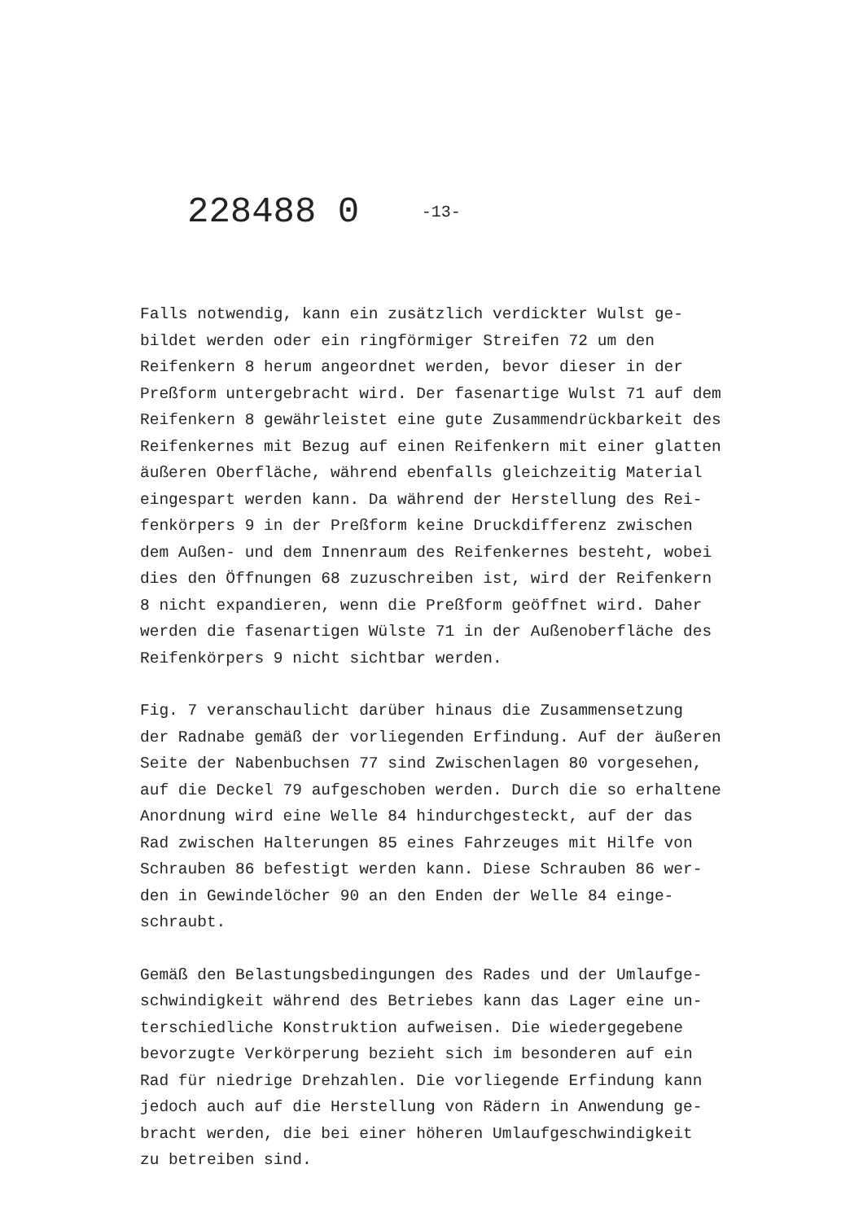228488 0 -13-
Falls notwendig, kann ein zusätzlich verdickter Wulst ge-
bildet werden oder ein ringförmiger Streifen 72 um den
Reifenkern 8 herum angeordnet werden, bevor dieser in der
Preßform untergebracht wird. Der fasenartige Wulst 71 auf dem
Reifenkern 8 gewährleistet eine gute Zusammendrückbarkeit des
Reifenkernes mit Bezug auf einen Reifenkern mit einer glatten
äußeren Oberfläche, während ebenfalls gleichzeitig Material
eingespart werden kann. Da während der Herstellung des Rei-
fenkörpers 9 in der Preßform keine Druckdifferenz zwischen
dem Außen- und dem Innenraum des Reifenkernes besteht, wobei
dies den Öffnungen 68 zuzuschreiben ist, wird der Reifenkern
8 nicht expandieren, wenn die Preßform geöffnet wird. Daher
werden die fasenartigen Wülste 71 in der Außenoberfläche des
Reifenkörpers 9 nicht sichtbar werden.
Fig. 7 veranschaulicht darüber hinaus die Zusammensetzung
der Radnabe gemäß der vorliegenden Erfindung. Auf der äußeren
Seite der Nabenbuchsen 77 sind Zwischenlagen 80 vorgesehen,
auf die Deckel 79 aufgeschoben werden. Durch die so erhaltene
Anordnung wird eine Welle 84 hindurchgesteckt, auf der das
Rad zwischen Halterungen 85 eines Fahrzeuges mit Hilfe von
Schrauben 86 befestigt werden kann. Diese Schrauben 86 wer-
den in Gewindelöcher 90 an den Enden der Welle 84 einge-
schraubt.
Gemäß den Belastungsbedingungen des Rades und der Umlaufge-
schwindigkeit während des Betriebes kann das Lager eine un-
terschiedliche Konstruktion aufweisen. Die wiedergegebene
bevorzugte Verkörperung bezieht sich im besonderen auf ein
Rad für niedrige Drehzahlen. Die vorliegende Erfindung kann
jedoch auch auf die Herstellung von Rädern in Anwendung ge-
bracht werden, die bei einer höheren Umlaufgeschwindigkeit
zu betreiben sind.